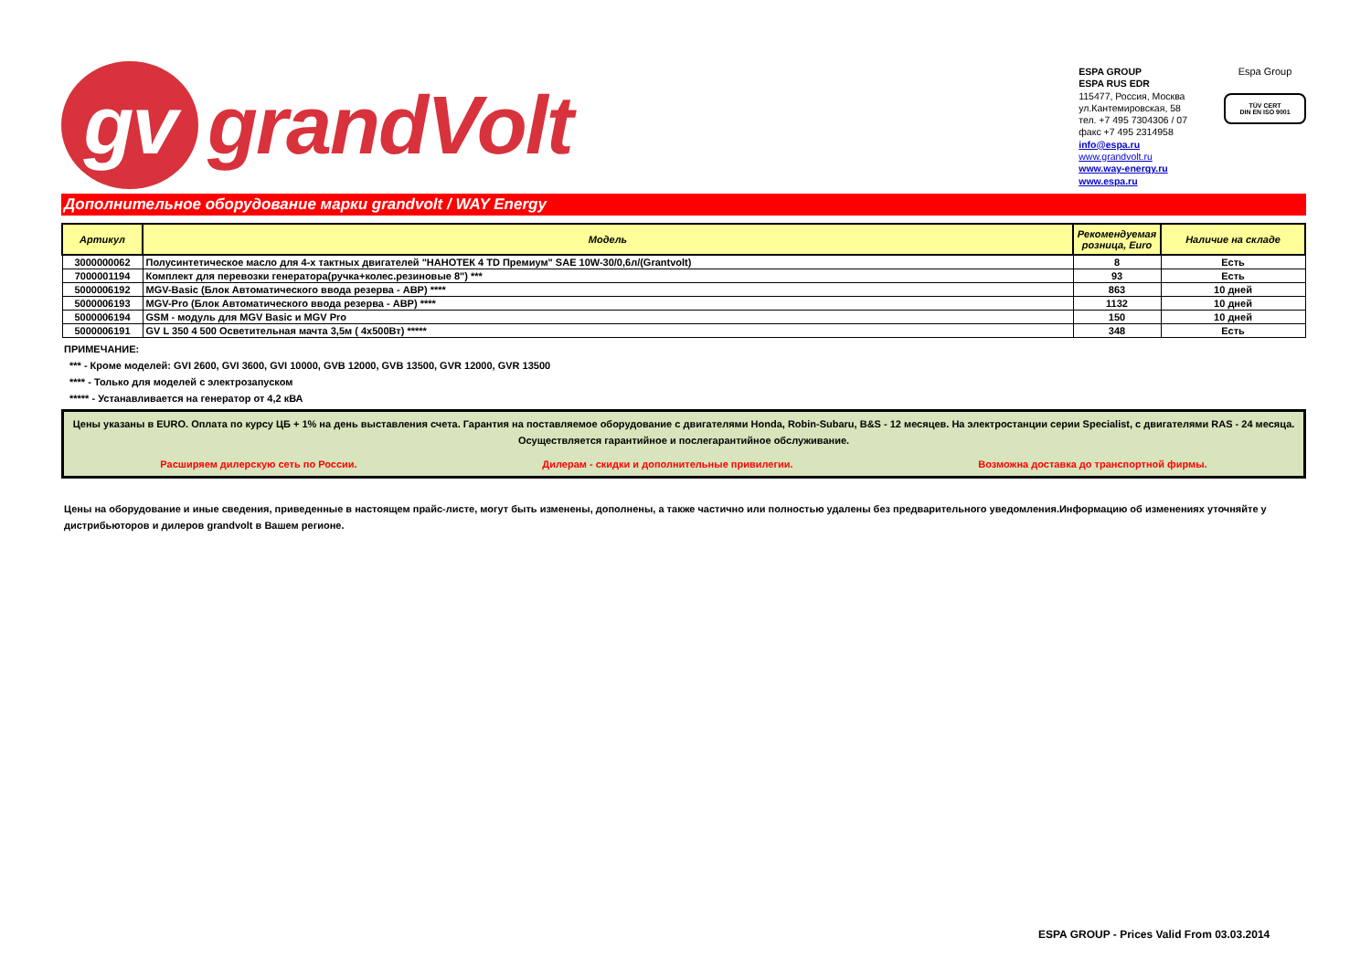gv grandVolt
ESPA GROUP
ESPA RUS EDR
115477, Россия, Москва
ул.Кантемировская, 58
тел. +7 495 7304306 / 07
факс +7 495 2314958
info@espa.ru
www.grandvolt.ru
www.way-energy.ru
www.espa.ru
Espa Group
TÜV CERT
DIN EN ISO 9001
Дополнительное оборудование марки grandvolt / WAY Energy
| Артикул | Модель | Рекомендуемая розница, Euro | Наличие на складе |
| --- | --- | --- | --- |
| 3000000062 | Полусинтетическое масло для 4-х тактных двигателей "НАНОТЕК 4 TD Премиум" SAE 10W-30/0,6л/(Grantvolt) | 8 | Есть |
| 7000001194 | Комплект для перевозки генератора(ручка+колес.резиновые 8") *** | 93 | Есть |
| 5000006192 | MGV-Basic (Блок Автоматического ввода резерва - АВР) **** | 863 | 10 дней |
| 5000006193 | MGV-Pro (Блок Автоматического ввода резерва - АВР) **** | 1132 | 10 дней |
| 5000006194 | GSM - модуль для MGV Basic и MGV Pro | 150 | 10 дней |
| 5000006191 | GV L 350 4 500 Осветительная мачта 3,5м ( 4x500Вт) ***** | 348 | Есть |
ПРИМЕЧАНИЕ:
*** - Кроме моделей: GVI 2600, GVI 3600, GVI 10000, GVB 12000, GVB 13500, GVR 12000, GVR 13500
**** - Только для моделей с электрозапуском
***** - Устанавливается на генератор от 4,2 кВА
Цены указаны в EURO. Оплата по курсу ЦБ + 1% на день выставления счета. Гарантия на поставляемое оборудование с двигателями Honda, Robin-Subaru, B&S - 12 месяцев. На электростанции серии Specialist, с двигателями RAS - 24 месяца. Осуществляется гарантийное и послегарантийное обслуживание.
Расширяем дилерскую сеть по России. Дилерам - скидки и дополнительные привилегии. Возможна доставка до транспортной фирмы.
Цены на оборудование и иные сведения, приведенные в настоящем прайс-листе, могут быть изменены, дополнены, а также частично или полностью удалены без предварительного уведомления.Информацию об изменениях уточняйте у дистрибьюторов и дилеров grandvolt в Вашем регионе.
ESPA GROUP - Prices Valid From 03.03.2014